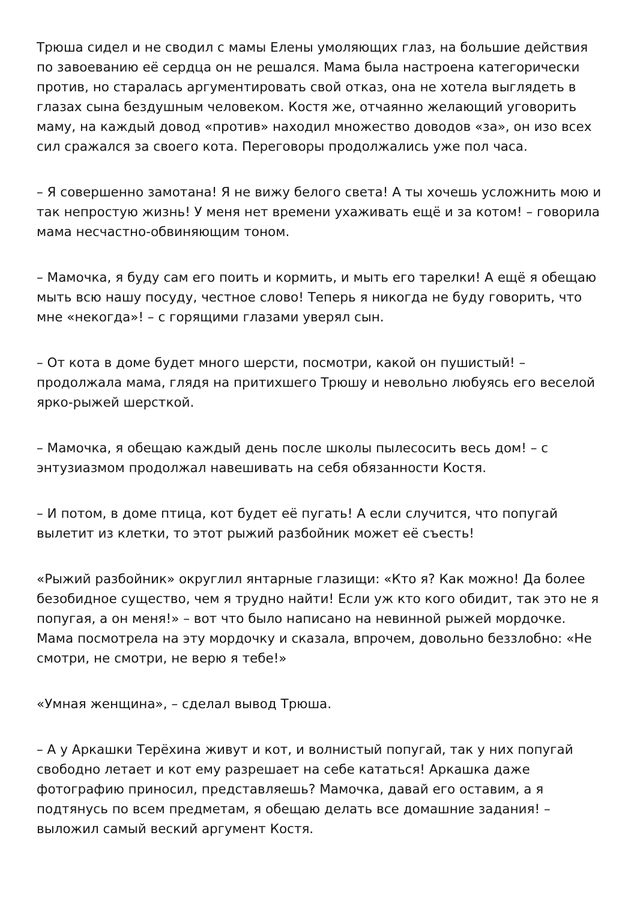Трюша сидел и не сводил с мамы Елены умоляющих глаз, на большие действия по завоеванию её сердца он не решался. Мама была настроена категорически против, но старалась аргументировать свой отказ, она не хотела выглядеть в глазах сына бездушным человеком. Костя же, отчаянно желающий уговорить маму, на каждый довод «против» находил множество доводов «за», он изо всех сил сражался за своего кота. Переговоры продолжались уже пол часа.
– Я совершенно замотана! Я не вижу белого света! А ты хочешь усложнить мою и так непростую жизнь! У меня нет времени ухаживать ещё и за котом! – говорила мама несчастно-обвиняющим тоном.
– Мамочка, я буду сам его поить и кормить, и мыть его тарелки! А ещё я обещаю мыть всю нашу посуду, честное слово! Теперь я никогда не буду говорить, что мне «некогда»! – с горящими глазами уверял сын.
– От кота в доме будет много шерсти, посмотри, какой он пушистый! – продолжала мама, глядя на притихшего Трюшу и невольно любуясь его веселой ярко-рыжей шерсткой.
– Мамочка, я обещаю каждый день после школы пылесосить весь дом! – с энтузиазмом продолжал навешивать на себя обязанности Костя.
– И потом, в доме птица, кот будет её пугать! А если случится, что попугай вылетит из клетки, то этот рыжий разбойник может её съесть!
«Рыжий разбойник» округлил янтарные глазищи: «Кто я? Как можно! Да более безобидное существо, чем я трудно найти! Если уж кто кого обидит, так это не я попугая, а он меня!» – вот что было написано на невинной рыжей мордочке. Мама посмотрела на эту мордочку и сказала, впрочем, довольно беззлобно: «Не смотри, не смотри, не верю я тебе!»
«Умная женщина», – сделал вывод Трюша.
– А у Аркашки Терёхина живут и кот, и волнистый попугай, так у них попугай свободно летает и кот ему разрешает на себе кататься! Аркашка даже фотографию приносил, представляешь? Мамочка, давай его оставим, а я подтянусь по всем предметам, я обещаю делать все домашние задания! – выложил самый веский аргумент Костя.